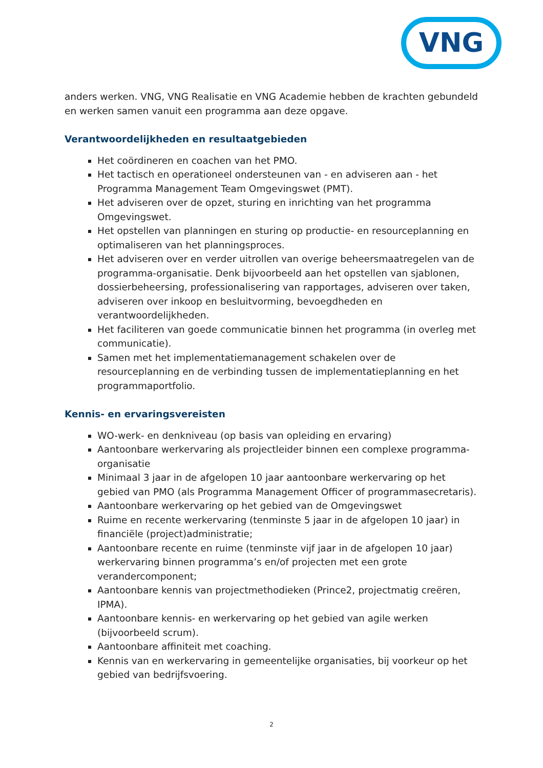VNG
anders werken. VNG, VNG Realisatie en VNG Academie hebben de krachten gebundeld en werken samen vanuit een programma aan deze opgave.
Verantwoordelijkheden en resultaatgebieden
Het coördineren en coachen van het PMO.
Het tactisch en operationeel ondersteunen van - en adviseren aan - het Programma Management Team Omgevingswet (PMT).
Het adviseren over de opzet, sturing en inrichting van het programma Omgevingswet.
Het opstellen van planningen en sturing op productie- en resourceplanning en optimaliseren van het planningsproces.
Het adviseren over en verder uitrollen van overige beheersmaatregelen van de programma-organisatie. Denk bijvoorbeeld aan het opstellen van sjablonen, dossierbeheersing, professionalisering van rapportages, adviseren over taken, adviseren over inkoop en besluitvorming, bevoegdheden en verantwoordelijkheden.
Het faciliteren van goede communicatie binnen het programma (in overleg met communicatie).
Samen met het implementatiemanagement schakelen over de resourceplanning en de verbinding tussen de implementatieplanning en het programmaportfolio.
Kennis- en ervaringsvereisten
WO-werk- en denkniveau (op basis van opleiding en ervaring)
Aantoonbare werkervaring als projectleider binnen een complexe programma-organisatie
Minimaal 3 jaar in de afgelopen 10 jaar aantoonbare werkervaring op het gebied van PMO (als Programma Management Officer of programmasecretaris).
Aantoonbare werkervaring op het gebied van de Omgevingswet
Ruime en recente werkervaring (tenminste 5 jaar in de afgelopen 10 jaar) in financiële (project)administratie;
Aantoonbare recente en ruime (tenminste vijf jaar in de afgelopen 10 jaar) werkervaring binnen programma’s en/of projecten met een grote verandercomponent;
Aantoonbare kennis van projectmethodieken (Prince2, projectmatig creëren, IPMA).
Aantoonbare kennis- en werkervaring op het gebied van agile werken (bijvoorbeeld scrum).
Aantoonbare affiniteit met coaching.
Kennis van en werkervaring in gemeentelijke organisaties, bij voorkeur op het gebied van bedrijfsvoering.
2